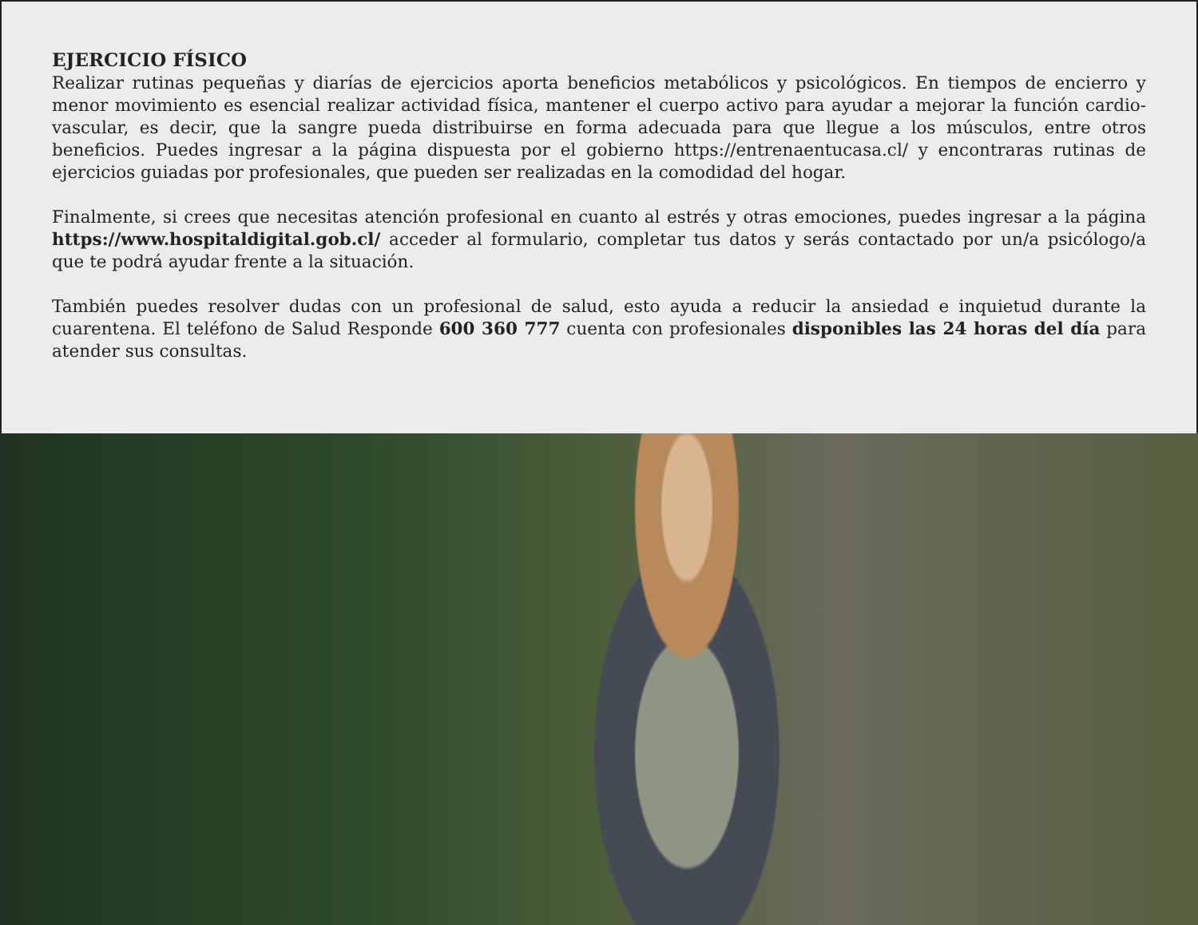EJERCICIO FÍSICO
Realizar rutinas pequeñas y diarías de ejercicios aporta beneficios metabólicos y psicológicos. En tiempos de encierro y menor movimiento es esencial realizar actividad física, mantener el cuerpo activo para ayudar a mejorar la función cardio-vascular, es decir, que la sangre pueda distribuirse en forma adecuada para que llegue a los músculos, entre otros beneficios. Puedes ingresar a la página dispuesta por el gobierno https://entrenaentucasa.cl/ y encontraras rutinas de ejercicios guiadas por profesionales, que pueden ser realizadas en la comodidad del hogar.
Finalmente, si crees que necesitas atención profesional en cuanto al estrés y otras emociones, puedes ingresar a la página https://www.hospitaldigital.gob.cl/ acceder al formulario, completar tus datos y serás contactado por un/a psicólogo/a que te podrá ayudar frente a la situación.
También puedes resolver dudas con un profesional de salud, esto ayuda a reducir la ansiedad e inquietud durante la cuarentena. El teléfono de Salud Responde 600 360 777 cuenta con profesionales disponibles las 24 horas del día para atender sus consultas.